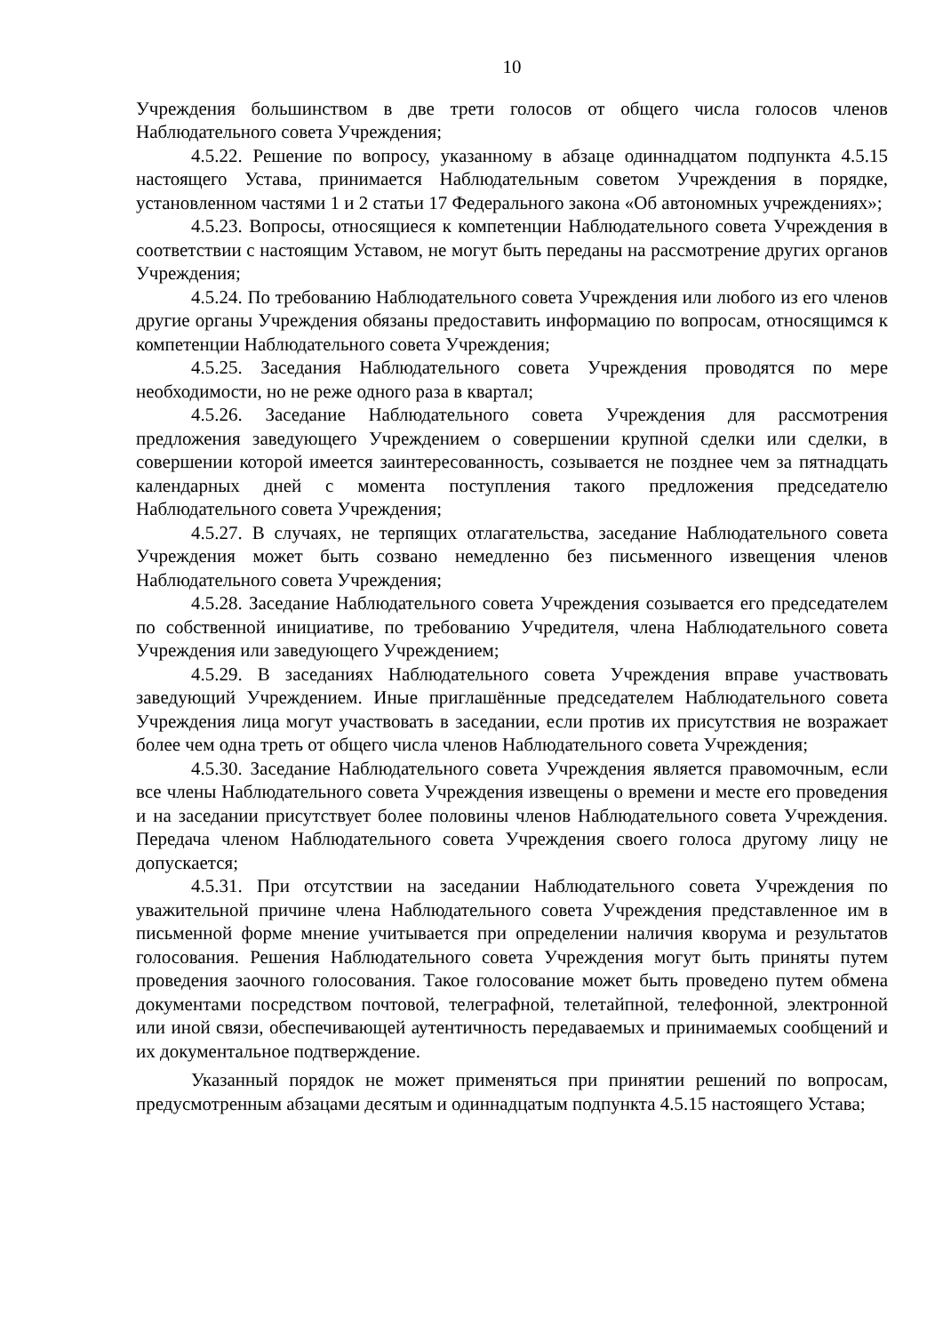10
Учреждения большинством в две трети голосов от общего числа голосов членов Наблюдательного совета Учреждения;
4.5.22. Решение по вопросу, указанному в абзаце одиннадцатом подпункта 4.5.15 настоящего Устава, принимается Наблюдательным советом Учреждения в порядке, установленном частями 1 и 2 статьи 17 Федерального закона «Об автономных учреждениях»;
4.5.23. Вопросы, относящиеся к компетенции Наблюдательного совета Учреждения в соответствии с настоящим Уставом, не могут быть переданы на рассмотрение других органов Учреждения;
4.5.24. По требованию Наблюдательного совета Учреждения или любого из его членов другие органы Учреждения обязаны предоставить информацию по вопросам, относящимся к компетенции Наблюдательного совета Учреждения;
4.5.25. Заседания Наблюдательного совета Учреждения проводятся по мере необходимости, но не реже одного раза в квартал;
4.5.26. Заседание Наблюдательного совета Учреждения для рассмотрения предложения заведующего Учреждением о совершении крупной сделки или сделки, в совершении которой имеется заинтересованность, созывается не позднее чем за пятнадцать календарных дней с момента поступления такого предложения председателю Наблюдательного совета Учреждения;
4.5.27. В случаях, не терпящих отлагательства, заседание Наблюдательного совета Учреждения может быть созвано немедленно без письменного извещения членов Наблюдательного совета Учреждения;
4.5.28. Заседание Наблюдательного совета Учреждения созывается его председателем по собственной инициативе, по требованию Учредителя, члена Наблюдательного совета Учреждения или заведующего Учреждением;
4.5.29. В заседаниях Наблюдательного совета Учреждения вправе участвовать заведующий Учреждением. Иные приглашённые председателем Наблюдательного совета Учреждения лица могут участвовать в заседании, если против их присутствия не возражает более чем одна треть от общего числа членов Наблюдательного совета Учреждения;
4.5.30. Заседание Наблюдательного совета Учреждения является правомочным, если все члены Наблюдательного совета Учреждения извещены о времени и месте его проведения и на заседании присутствует более половины членов Наблюдательного совета Учреждения. Передача членом Наблюдательного совета Учреждения своего голоса другому лицу не допускается;
4.5.31. При отсутствии на заседании Наблюдательного совета Учреждения по уважительной причине члена Наблюдательного совета Учреждения представленное им в письменной форме мнение учитывается при определении наличия кворума и результатов голосования. Решения Наблюдательного совета Учреждения могут быть приняты путем проведения заочного голосования. Такое голосование может быть проведено путем обмена документами посредством почтовой, телеграфной, телетайпной, телефонной, электронной или иной связи, обеспечивающей аутентичность передаваемых и принимаемых сообщений и их документальное подтверждение.
Указанный порядок не может применяться при принятии решений по вопросам, предусмотренным абзацами десятым и одиннадцатым подпункта 4.5.15 настоящего Устава;